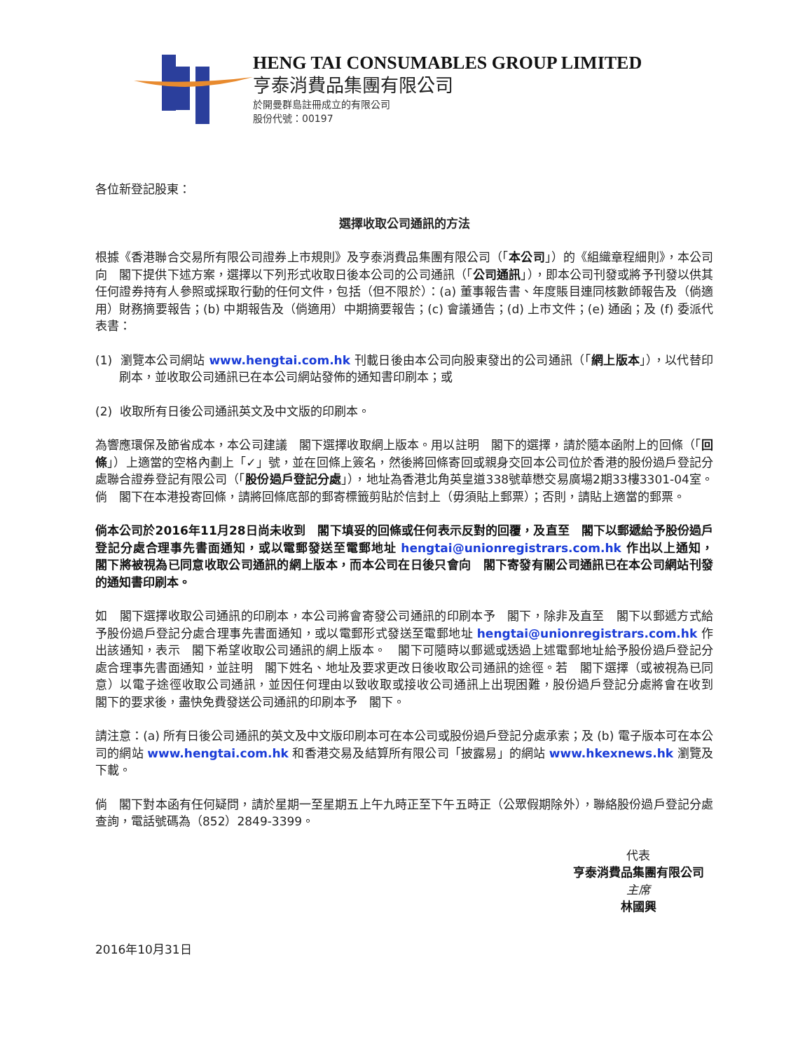HENG TAI CONSUMABLES GROUP LIMITED
亨泰消費品集團有限公司
於開曼群島註冊成立的有限公司
股份代號：00197
各位新登記股東：
選擇收取公司通訊的方法
根據《香港聯合交易所有限公司證券上市規則》及亨泰消費品集團有限公司（「本公司」）的《組織章程細則》，本公司向　閣下提供下述方案，選擇以下列形式收取日後本公司的公司通訊（「公司通訊」），即本公司刊發或將予刊發以供其任何證券持有人參照或採取行動的任何文件，包括（但不限於）：(a) 董事報告書、年度賬目連同核數師報告及（倘適用）財務摘要報告；(b) 中期報告及（倘適用）中期摘要報告；(c) 會議通告；(d) 上市文件；(e) 通函；及 (f) 委派代表書：
(1) 瀏覽本公司網站 www.hengtai.com.hk 刊載日後由本公司向股東發出的公司通訊（「網上版本」），以代替印刷本，並收取公司通訊已在本公司網站發佈的通知書印刷本；或
(2) 收取所有日後公司通訊英文及中文版的印刷本。
為響應環保及節省成本，本公司建議　閣下選擇收取網上版本。用以註明　閣下的選擇，請於隨本函附上的回條（「回條」）上適當的空格內劃上「✓」號，並在回條上簽名，然後將回條寄回或親身交回本公司位於香港的股份過戶登記分處聯合證券登記有限公司（「股份過戶登記分處」），地址為香港北角英皇道338號華懋交易廣場2期33樓3301-04室。倘　閣下在本港投寄回條，請將回條底部的郵寄標籤剪貼於信封上（毋須貼上郵票）；否則，請貼上適當的郵票。
倘本公司於2016年11月28日尚未收到　閣下填妥的回條或任何表示反對的回覆，及直至　閣下以郵遞給予股份過戶登記分處合理事先書面通知，或以電郵發送至電郵地址 hengtai@unionregistrars.com.hk 作出以上通知，　閣下將被視為已同意收取公司通訊的網上版本，而本公司在日後只會向　閣下寄發有關公司通訊已在本公司網站刊發的通知書印刷本。
如　閣下選擇收取公司通訊的印刷本，本公司將會寄發公司通訊的印刷本予　閣下，除非及直至　閣下以郵遞方式給予股份過戶登記分處合理事先書面通知，或以電郵形式發送至電郵地址 hengtai@unionregistrars.com.hk 作出該通知，表示　閣下希望收取公司通訊的網上版本。　閣下可隨時以郵遞或透過上述電郵地址給予股份過戶登記分處合理事先書面通知，並註明　閣下姓名、地址及要求更改日後收取公司通訊的途徑。若　閣下選擇（或被視為已同意）以電子途徑收取公司通訊，並因任何理由以致收取或接收公司通訊上出現困難，股份過戶登記分處將會在收到　閣下的要求後，盡快免費發送公司通訊的印刷本予　閣下。
請注意：(a) 所有日後公司通訊的英文及中文版印刷本可在本公司或股份過戶登記分處承索；及 (b) 電子版本可在本公司的網站 www.hengtai.com.hk 和香港交易及結算所有限公司「披露易」的網站 www.hkexnews.hk 瀏覽及下載。
倘　閣下對本函有任何疑問，請於星期一至星期五上午九時正至下午五時正（公眾假期除外），聯絡股份過戶登記分處查詢，電話號碼為（852）2849-3399。
代表
亨泰消費品集團有限公司
主席
林國興
2016年10月31日